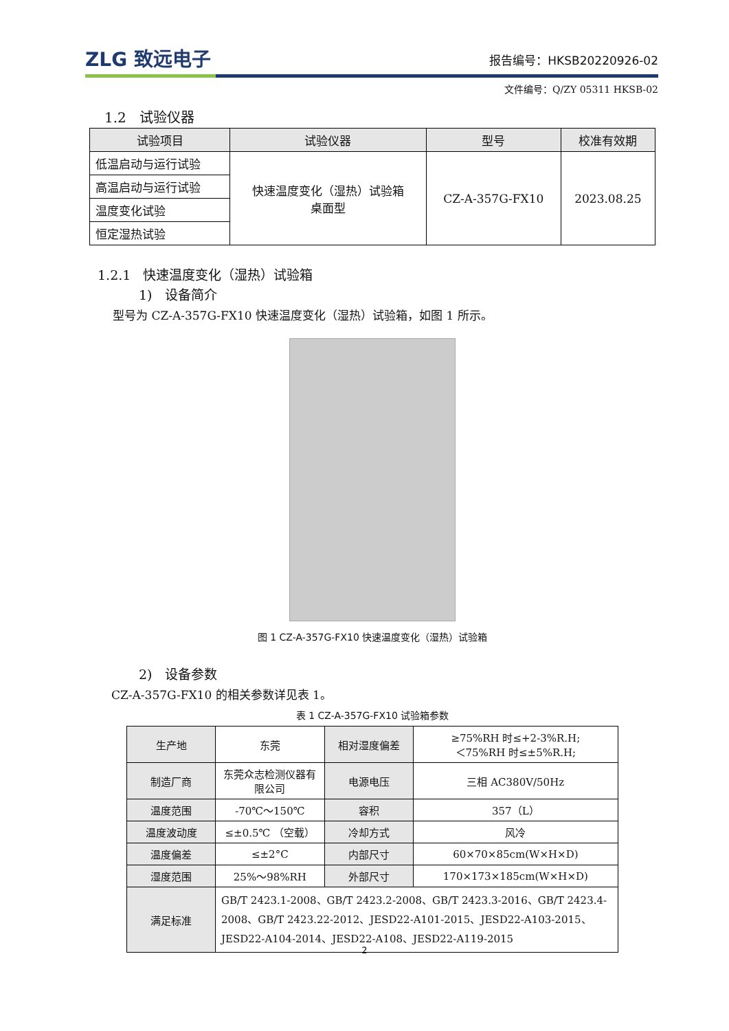ZLG 致远电子
报告编号：HKSB20220926-02
文件编号：Q/ZY 05311 HKSB-02
1.2 试验仪器
| 试验项目 | 试验仪器 | 型号 | 校准有效期 |
| --- | --- | --- | --- |
| 低温启动与运行试验 | 快速温度变化（湿热）试验箱 桌面型 | CZ-A-357G-FX10 | 2023.08.25 |
| 高温启动与运行试验 | | | |
| 温度变化试验 | | | |
| 恒定湿热试验 | | | |
1.2.1 快速温度变化（湿热）试验箱
1) 设备简介
型号为 CZ-A-357G-FX10 快速温度变化（湿热）试验箱，如图 1 所示。
图 1 CZ-A-357G-FX10 快速温度变化（湿热）试验箱
2) 设备参数
CZ-A-357G-FX10 的相关参数详见表 1。
表 1 CZ-A-357G-FX10 试验箱参数
| 生产地 | 东莞 | 相对湿度偏差 | ≥75%RH 时≤+2-3%R.H; ＜75%RH 时≤±5%R.H; |
| 制造厂商 | 东莞众志检测仪器有限公司 | 电源电压 | 三相 AC380V/50Hz |
| 温度范围 | -70℃～150℃ | 容积 | 357（L） |
| 温度波动度 | ≤±0.5℃ （空载） | 冷却方式 | 风冷 |
| 温度偏差 | ≤±2°C | 内部尺寸 | 60×70×85cm(W×H×D) |
| 湿度范围 | 25%～98%RH | 外部尺寸 | 170×173×185cm(W×H×D) |
| 满足标准 | GB/T 2423.1-2008、GB/T 2423.2-2008、GB/T 2423.3-2016、GB/T 2423.4-2008、GB/T 2423.22-2012、JESD22-A101-2015、JESD22-A103-2015、JESD22-A104-2014、JESD22-A108、JESD22-A119-2015 | | |
2